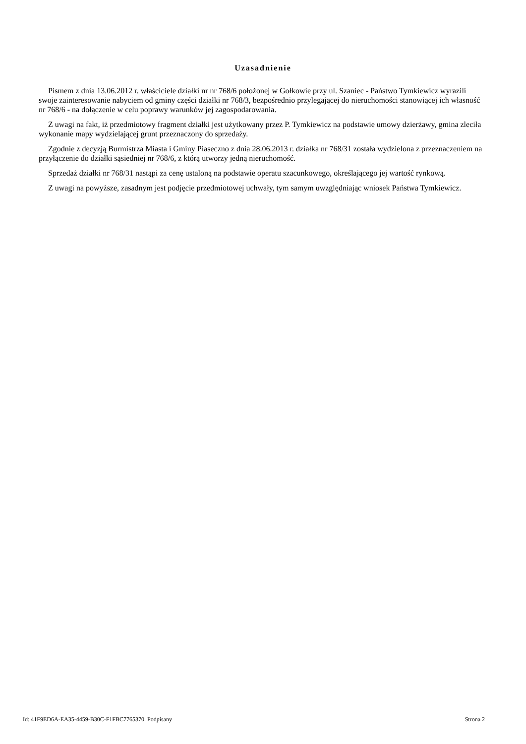Uzasadnienie
Pismem z dnia 13.06.2012 r. właściciele działki nr nr 768/6 położonej w Gołkowie przy ul. Szaniec - Państwo Tymkiewicz wyrazili swoje zainteresowanie nabyciem od gminy części działki nr 768/3, bezpośrednio przylegającej do nieruchomości stanowiącej ich własność nr 768/6 - na dołączenie w celu poprawy warunków jej zagospodarowania.
Z uwagi na fakt, iż przedmiotowy fragment działki jest użytkowany przez P. Tymkiewicz na podstawie umowy dzierżawy, gmina zleciła wykonanie mapy wydzielającej grunt przeznaczony do sprzedaży.
Zgodnie z decyzją Burmistrza Miasta i Gminy Piaseczno z dnia 28.06.2013 r. działka nr 768/31 została wydzielona z przeznaczeniem na przyłączenie do działki sąsiedniej nr 768/6, z którą utworzy jedną nieruchomość.
Sprzedaż działki nr 768/31 nastąpi za cenę ustaloną na podstawie operatu szacunkowego, określającego jej wartość rynkową.
Z uwagi na powyższe, zasadnym jest podjęcie przedmiotowej uchwały, tym samym uwzględniając wniosek Państwa Tymkiewicz.
Id: 41F9ED6A-EA35-4459-B30C-F1FBC7765370. Podpisany Strona 2